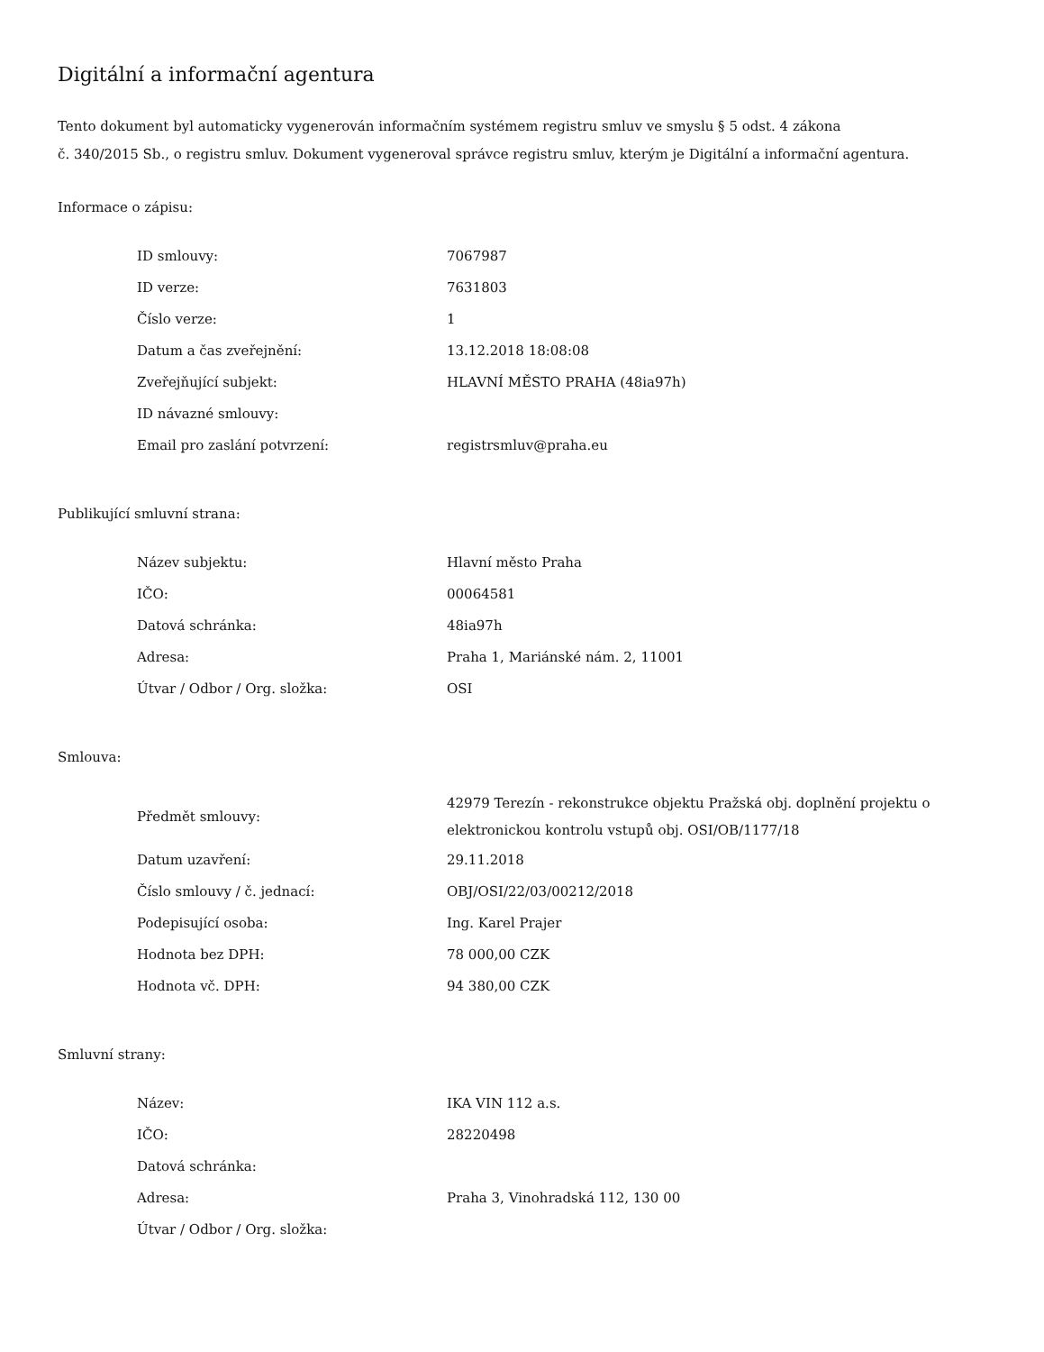Digitální a informační agentura
Tento dokument byl automaticky vygenerován informačním systémem registru smluv ve smyslu § 5 odst. 4 zákona
č. 340/2015 Sb., o registru smluv. Dokument vygeneroval správce registru smluv, kterým je Digitální a informační agentura.
Informace o zápisu:
| ID smlouvy: | 7067987 |
| ID verze: | 7631803 |
| Číslo verze: | 1 |
| Datum a čas zveřejnění: | 13.12.2018 18:08:08 |
| Zveřejňující subjekt: | HLAVNÍ MĚSTO PRAHA (48ia97h) |
| ID návazné smlouvy: | |
| Email pro zaslání potvrzení: | registrsmluv@praha.eu |
Publikující smluvní strana:
| Název subjektu: | Hlavní město Praha |
| IČO: | 00064581 |
| Datová schránka: | 48ia97h |
| Adresa: | Praha 1, Mariánské nám. 2, 11001 |
| Útvar / Odbor / Org. složka: | OSI |
Smlouva:
| Předmět smlouvy: | 42979 Terezín - rekonstrukce objektu Pražská obj. doplnění projektu o elektronickou kontrolu vstupů obj. OSI/OB/1177/18 |
| Datum uzavření: | 29.11.2018 |
| Číslo smlouvy / č. jednací: | OBJ/OSI/22/03/00212/2018 |
| Podepisující osoba: | Ing. Karel Prajer |
| Hodnota bez DPH: | 78 000,00 CZK |
| Hodnota vč. DPH: | 94 380,00 CZK |
Smluvní strany:
| Název: | IKA VIN 112 a.s. |
| IČO: | 28220498 |
| Datová schránka: | |
| Adresa: | Praha 3, Vinohradská 112, 130 00 |
| Útvar / Odbor / Org. složka: | |